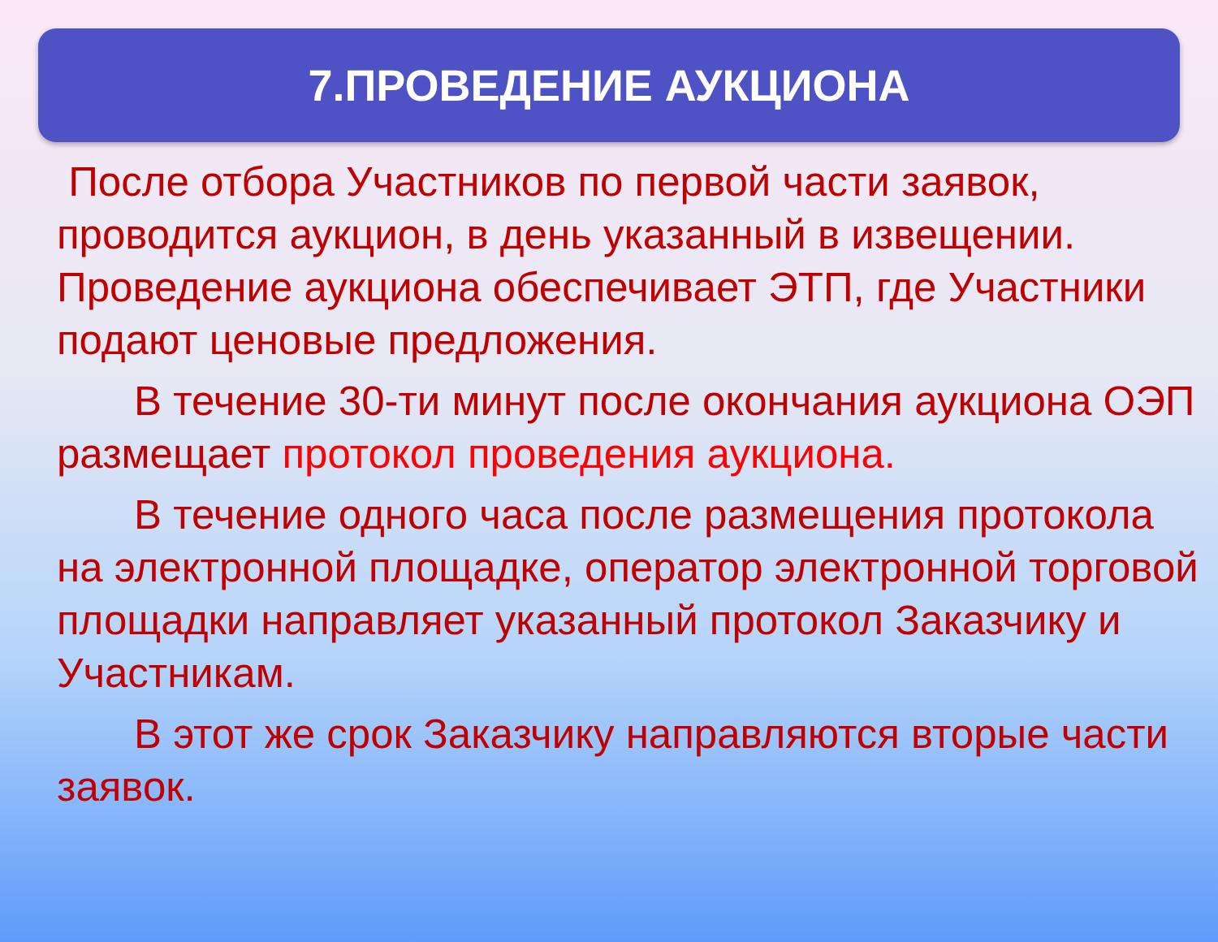7.ПРОВЕДЕНИЕ АУКЦИОНА
После отбора Участников по первой части заявок, проводится аукцион, в день указанный в извещении. Проведение аукциона обеспечивает ЭТП, где Участники подают ценовые предложения.
В течение 30-ти минут после окончания аукциона ОЭП размещает протокол проведения аукциона.
В течение одного часа после размещения протокола на электронной площадке, оператор электронной торговой площадки направляет указанный протокол Заказчику и Участникам.
В этот же срок Заказчику направляются вторые части заявок.